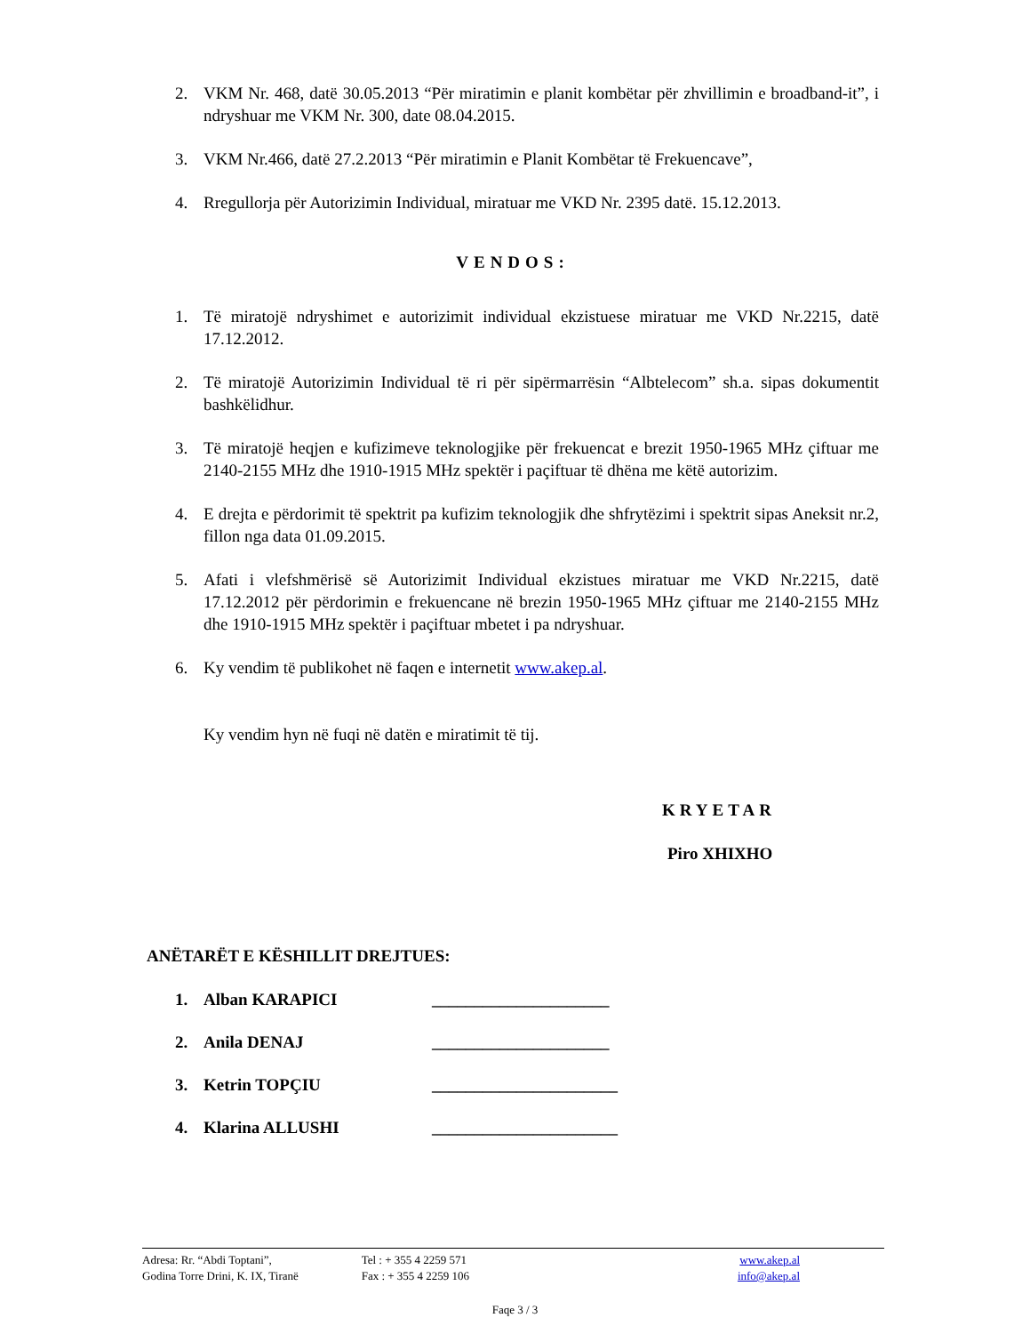2. VKM Nr. 468, datë 30.05.2013 “Për miratimin e planit kombëtar për zhvillimin e broadband-it”, i ndryshuar me VKM Nr. 300, date 08.04.2015.
3. VKM Nr.466, datë 27.2.2013 “Për miratimin e Planit Kombëtar të Frekuencave”,
4. Rregullorja për Autorizimin Individual, miratuar me VKD Nr. 2395 datë. 15.12.2013.
VENDOS:
1. Të miratojë ndryshimet e autorizimit individual ekzistuese miratuar me VKD Nr.2215, datë 17.12.2012.
2. Të miratojë Autorizimin Individual të ri për sipërmarrësin “Albtelecom” sh.a. sipas dokumentit bashkëlidhur.
3. Të miratojë heqjen e kufizimeve teknologjike për frekuencat e brezit 1950-1965 MHz çiftuar me 2140-2155 MHz dhe 1910-1915 MHz spektër i paçiftuar të dhëna me këtë autorizim.
4. E drejta e përdorimit të spektrit pa kufizim teknologjik dhe shfrytëzimi i spektrit sipas Aneksit nr.2, fillon nga data 01.09.2015.
5. Afati i vlefshmërisë së Autorizimit Individual ekzistues miratuar me VKD Nr.2215, datë 17.12.2012 për përdorimin e frekuencane në brezin 1950-1965 MHz çiftuar me 2140-2155 MHz dhe 1910-1915 MHz spektër i paçiftuar mbetet i pa ndryshuar.
6. Ky vendim të publikohet në faqen e internetit www.akep.al.
Ky vendim hyn në fuqi në datën e miratimit të tij.
KRYETAR
Piro XHIXHO
ANËTARËT E KËSHILLIT DREJTUES:
1. Alban KARAPICI _____________________
2. Anila DENAJ _____________________
3. Ketrin TOPÇIU ______________________
4. Klarina ALLUSHI ______________________
Adresa: Rr. “Abdi Toptani”,
Godina Torre Drini, K. IX, Tiranë
Tel : + 355 4 2259 571
Fax : + 355 4 2259 106
www.akep.al
info@akep.al
Faqe 3 / 3